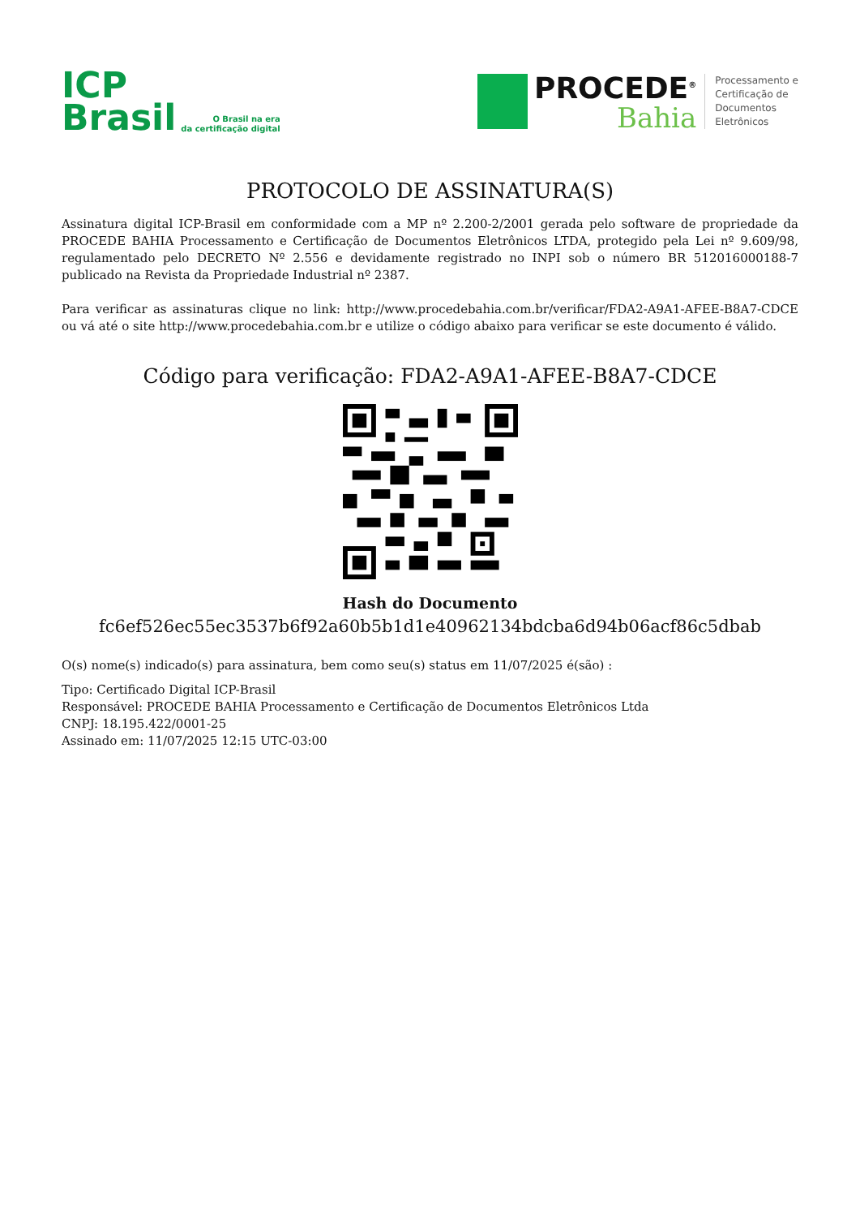ICP
Brasil
O Brasil na era
da certificação digital
PROCEDE<sup>®</sup>
Bahia
Processamento e
Certificação de
Documentos
Eletrônicos
PROTOCOLO DE ASSINATURA(S)
Assinatura digital ICP-Brasil em conformidade com a MP nº 2.200-2/2001 gerada pelo software de propriedade da PROCEDE BAHIA Processamento e Certificação de Documentos Eletrônicos LTDA, protegido pela Lei nº 9.609/98, regulamentado pelo DECRETO Nº 2.556 e devidamente registrado no INPI sob o número BR 512016000188-7 publicado na Revista da Propriedade Industrial nº 2387.
Para verificar as assinaturas clique no link: http://www.procedebahia.com.br/verificar/FDA2-A9A1-AFEE-B8A7-CDCE ou vá até o site http://www.procedebahia.com.br e utilize o código abaixo para verificar se este documento é válido.
Código para verificação: FDA2-A9A1-AFEE-B8A7-CDCE
Hash do Documento
fc6ef526ec55ec3537b6f92a60b5b1d1e40962134bdcba6d94b06acf86c5dbab
O(s) nome(s) indicado(s) para assinatura, bem como seu(s) status em 11/07/2025 é(são) :
Tipo: Certificado Digital ICP-Brasil
Responsável: PROCEDE BAHIA Processamento e Certificação de Documentos Eletrônicos Ltda
CNPJ: 18.195.422/0001-25
Assinado em: 11/07/2025 12:15 UTC-03:00